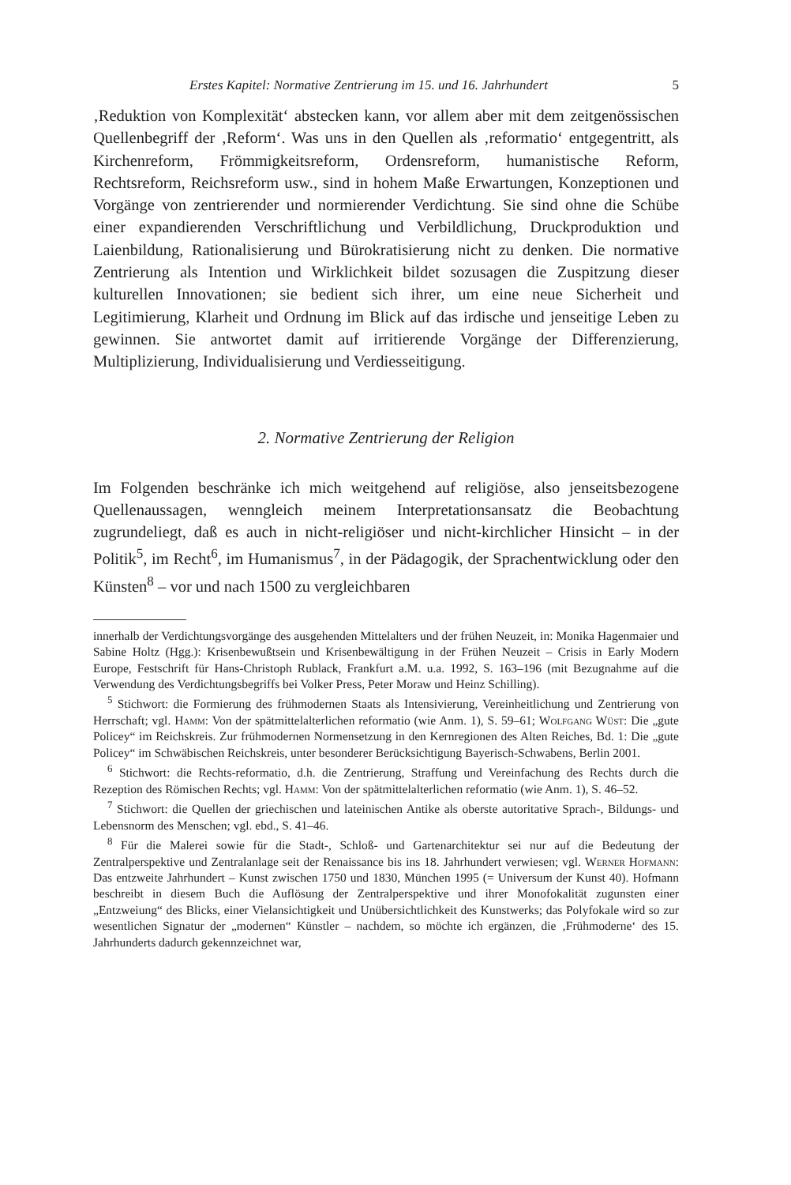Erstes Kapitel: Normative Zentrierung im 15. und 16. Jahrhundert 5
‚Reduktion von Komplexität‘ abstecken kann, vor allem aber mit dem zeitgenössischen Quellenbegriff der ‚Reform‘. Was uns in den Quellen als ‚reformatio‘ entgegentritt, als Kirchenreform, Frömmigkeitsreform, Ordensreform, humanistische Reform, Rechtsreform, Reichsreform usw., sind in hohem Maße Erwartungen, Konzeptionen und Vorgänge von zentrierender und normierender Verdichtung. Sie sind ohne die Schübe einer expandierenden Verschriftlichung und Verbildlichung, Druckproduktion und Laienbildung, Rationalisierung und Bürokratisierung nicht zu denken. Die normative Zentrierung als Intention und Wirklichkeit bildet sozusagen die Zuspitzung dieser kulturellen Innovationen; sie bedient sich ihrer, um eine neue Sicherheit und Legitimierung, Klarheit und Ordnung im Blick auf das irdische und jenseitige Leben zu gewinnen. Sie antwortet damit auf irritierende Vorgänge der Differenzierung, Multiplizierung, Individualisierung und Verdiesseitigung.
2. Normative Zentrierung der Religion
Im Folgenden beschränke ich mich weitgehend auf religiöse, also jenseitsbezogene Quellenaussagen, wenngleich meinem Interpretationsansatz die Beobachtung zugrundeliegt, daß es auch in nicht-religiöser und nicht-kirchlicher Hinsicht – in der Politik<sup>5</sup>, im Recht<sup>6</sup>, im Humanismus<sup>7</sup>, in der Pädagogik, der Sprachentwicklung oder den Künsten<sup>8</sup> – vor und nach 1500 zu vergleichbaren
innerhalb der Verdichtungsvorgänge des ausgehenden Mittelalters und der frühen Neuzeit, in: Monika Hagenmaier und Sabine Holtz (Hgg.): Krisenbewußtsein und Krisenbewältigung in der Frühen Neuzeit – Crisis in Early Modern Europe, Festschrift für Hans-Christoph Rublack, Frankfurt a.M. u.a. 1992, S. 163–196 (mit Bezugnahme auf die Verwendung des Verdichtungsbegriffs bei Volker Press, Peter Moraw und Heinz Schilling).
<sup>5</sup> Stichwort: die Formierung des frühmodernen Staats als Intensivierung, Vereinheitlichung und Zentrierung von Herrschaft; vgl. Hamm: Von der spätmittelalterlichen reformatio (wie Anm. 1), S. 59–61; Wolfgang Wüst: Die „gute Policey“ im Reichskreis. Zur frühmodernen Normensetzung in den Kernregionen des Alten Reiches, Bd. 1: Die „gute Policey“ im Schwäbischen Reichskreis, unter besonderer Berücksichtigung Bayerisch-Schwabens, Berlin 2001.
<sup>6</sup> Stichwort: die Rechts-reformatio, d.h. die Zentrierung, Straffung und Vereinfachung des Rechts durch die Rezeption des Römischen Rechts; vgl. Hamm: Von der spätmittelalterlichen reformatio (wie Anm. 1), S. 46–52.
<sup>7</sup> Stichwort: die Quellen der griechischen und lateinischen Antike als oberste autoritative Sprach-, Bildungs- und Lebensnorm des Menschen; vgl. ebd., S. 41–46.
<sup>8</sup> Für die Malerei sowie für die Stadt-, Schloß- und Gartenarchitektur sei nur auf die Bedeutung der Zentralperspektive und Zentralanlage seit der Renaissance bis ins 18. Jahrhundert verwiesen; vgl. Werner Hofmann: Das entzweite Jahrhundert – Kunst zwischen 1750 und 1830, München 1995 (= Universum der Kunst 40). Hofmann beschreibt in diesem Buch die Auflösung der Zentralperspektive und ihrer Monofokalität zugunsten einer „Entzweiung“ des Blicks, einer Vielansichtigkeit und Unübersichtlichkeit des Kunstwerks; das Polyfokale wird so zur wesentlichen Signatur der „modernen“ Künstler – nachdem, so möchte ich ergänzen, die ‚Frühmoderne‘ des 15. Jahrhunderts dadurch gekennzeichnet war,